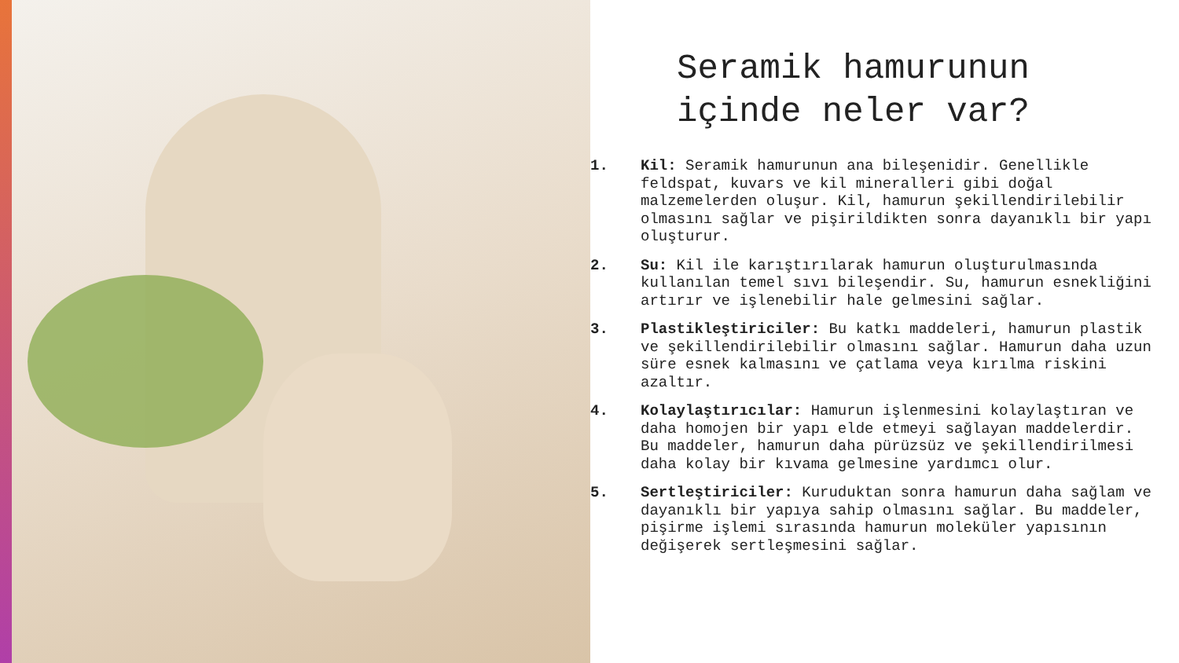Seramik hamurunun içinde neler var?
1. Kil: Seramik hamurunun ana bileşenidir. Genellikle feldspat, kuvars ve kil mineralleri gibi doğal malzemelerden oluşur. Kil, hamurun şekillendirilebilir olmasını sağlar ve pişirildikten sonra dayanıklı bir yapı oluşturur.
2. Su: Kil ile karıştırılarak hamurun oluşturulmasında kullanılan temel sıvı bileşendir. Su, hamurun esnekliğini artırır ve işlenebilir hale gelmesini sağlar.
3. Plastikleştiriciler: Bu katkı maddeleri, hamurun plastik ve şekillendirilebilir olmasını sağlar. Hamurun daha uzun süre esnek kalmasını ve çatlama veya kırılma riskini azaltır.
4. Kolaylaştırıcılar: Hamurun işlenmesini kolaylaştıran ve daha homojen bir yapı elde etmeyi sağlayan maddelerdir. Bu maddeler, hamurun daha pürüzsüz ve şekillendirilmesi daha kolay bir kıvama gelmesine yardımcı olur.
5. Sertleştiriciler: Kuruduktan sonra hamurun daha sağlam ve dayanıklı bir yapıya sahip olmasını sağlar. Bu maddeler, pişirme işlemi sırasında hamurun moleküler yapısının değişerek sertleşmesini sağlar.